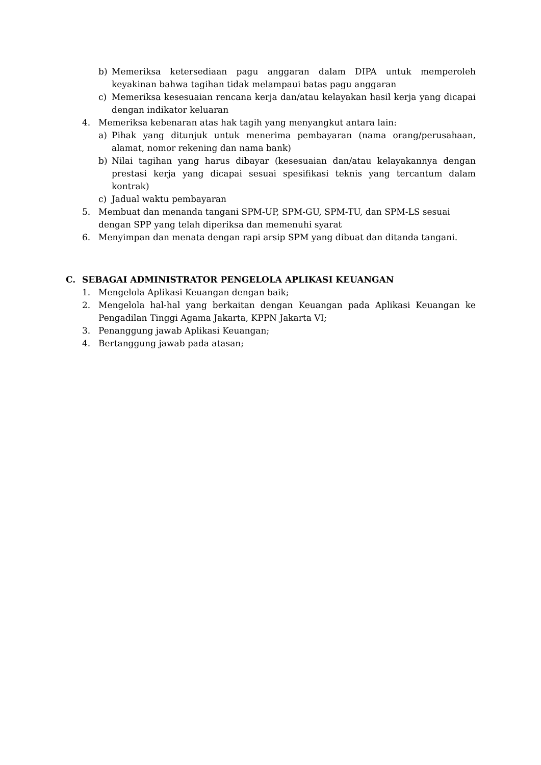b) Memeriksa ketersediaan pagu anggaran dalam DIPA untuk memperoleh keyakinan bahwa tagihan tidak melampaui batas pagu anggaran
c) Memeriksa kesesuaian rencana kerja dan/atau kelayakan hasil kerja yang dicapai dengan indikator keluaran
4. Memeriksa kebenaran atas hak tagih yang menyangkut antara lain:
a) Pihak yang ditunjuk untuk menerima pembayaran (nama orang/perusahaan, alamat, nomor rekening dan nama bank)
b) Nilai tagihan yang harus dibayar (kesesuaian dan/atau kelayakannya dengan prestasi kerja yang dicapai sesuai spesifikasi teknis yang tercantum dalam kontrak)
c) Jadual waktu pembayaran
5. Membuat dan menanda tangani SPM-UP, SPM-GU, SPM-TU, dan SPM-LS sesuai dengan SPP yang telah diperiksa dan memenuhi syarat
6. Menyimpan dan menata dengan rapi arsip SPM yang dibuat dan ditanda tangani.
C. SEBAGAI ADMINISTRATOR PENGELOLA APLIKASI KEUANGAN
1. Mengelola Aplikasi Keuangan dengan baik;
2. Mengelola hal-hal yang berkaitan dengan Keuangan pada Aplikasi Keuangan ke Pengadilan Tinggi Agama Jakarta, KPPN Jakarta VI;
3. Penanggung jawab Aplikasi Keuangan;
4. Bertanggung jawab pada atasan;